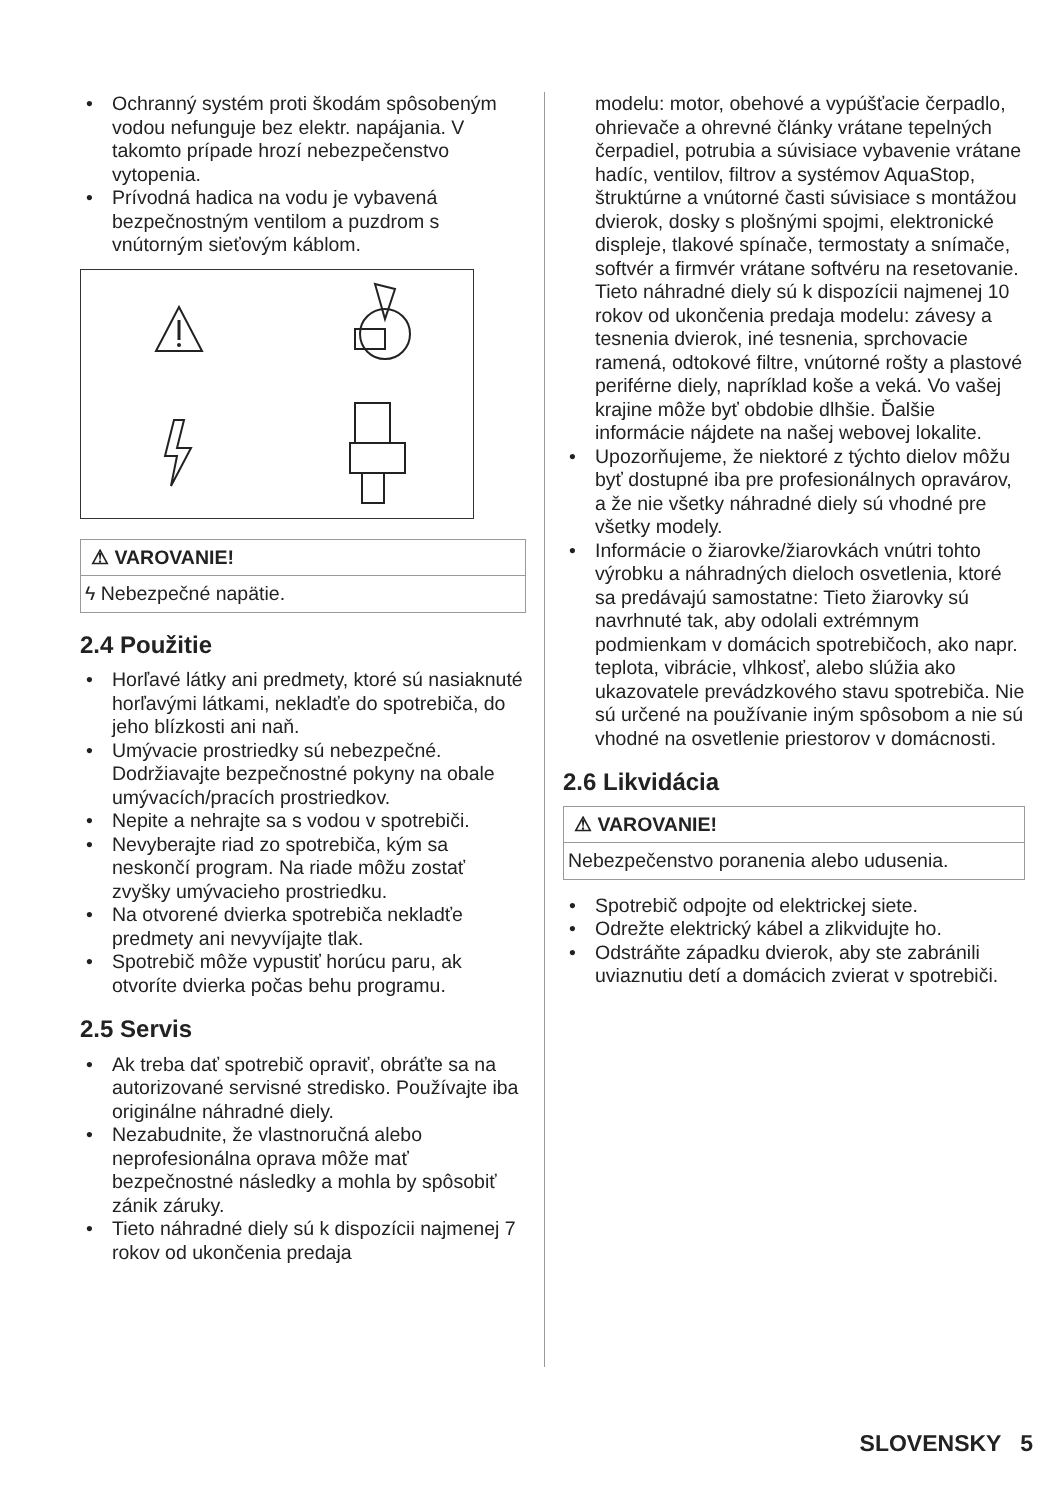Ochranný systém proti škodám spôsobeným vodou nefunguje bez elektr. napájania. V takomto prípade hrozí nebezpečenstvo vytopenia.
Prívodná hadica na vodu je vybavená bezpečnostným ventilom a puzdrom s vnútorným sieťovým káblom.
⚠ VAROVANIE!
ϟ Nebezpečné napätie.
2.4 Použitie
Horľavé látky ani predmety, ktoré sú nasiaknuté horľavými látkami, nekladťe do spotrebiča, do jeho blízkosti ani naň.
Umývacie prostriedky sú nebezpečné. Dodržiavajte bezpečnostné pokyny na obale umývacích/pracích prostriedkov.
Nepite a nehrajte sa s vodou v spotrebiči.
Nevyberajte riad zo spotrebiča, kým sa neskončí program. Na riade môžu zostať zvyšky umývacieho prostriedku.
Na otvorené dvierka spotrebiča nekladťe predmety ani nevyvíjajte tlak.
Spotrebič môže vypustiť horúcu paru, ak otvoríte dvierka počas behu programu.
2.5 Servis
Ak treba dať spotrebič opraviť, obráťte sa na autorizované servisné stredisko. Používajte iba originálne náhradné diely.
Nezabudnite, že vlastnoručná alebo neprofesionálna oprava môže mať bezpečnostné následky a mohla by spôsobiť zánik záruky.
Tieto náhradné diely sú k dispozícii najmenej 7 rokov od ukončenia predaja
modelu: motor, obehové a vypúšťacie čerpadlo, ohrievače a ohrevné články vrátane tepelných čerpadiel, potrubia a súvisiace vybavenie vrátane hadíc, ventilov, filtrov a systémov AquaStop, štruktúrne a vnútorné časti súvisiace s montážou dvierok, dosky s plošnými spojmi, elektronické displeje, tlakové spínače, termostaty a snímače, softvér a firmvér vrátane softvéru na resetovanie. Tieto náhradné diely sú k dispozícii najmenej 10 rokov od ukončenia predaja modelu: závesy a tesnenia dvierok, iné tesnenia, sprchovacie ramená, odtokové filtre, vnútorné rošty a plastové periférne diely, napríklad koše a veká. Vo vašej krajine môže byť obdobie dlhšie. Ďalšie informácie nájdete na našej webovej lokalite.
Upozorňujeme, že niektoré z týchto dielov môžu byť dostupné iba pre profesionálnych opravárov, a že nie všetky náhradné diely sú vhodné pre všetky modely.
Informácie o žiarovke/žiarovkách vnútri tohto výrobku a náhradných dieloch osvetlenia, ktoré sa predávajú samostatne: Tieto žiarovky sú navrhnuté tak, aby odolali extrémnym podmienkam v domácich spotrebičoch, ako napr. teplota, vibrácie, vlhkosť, alebo slúžia ako ukazovatele prevádzkového stavu spotrebiča. Nie sú určené na používanie iným spôsobom a nie sú vhodné na osvetlenie priestorov v domácnosti.
2.6 Likvidácia
⚠ VAROVANIE!
Nebezpečenstvo poranenia alebo udusenia.
Spotrebič odpojte od elektrickej siete.
Odrežte elektrický kábel a zlikvidujte ho.
Odstráňte západku dvierok, aby ste zabránili uviaznutiu detí a domácich zvierat v spotrebiči.
SLOVENSKY 5